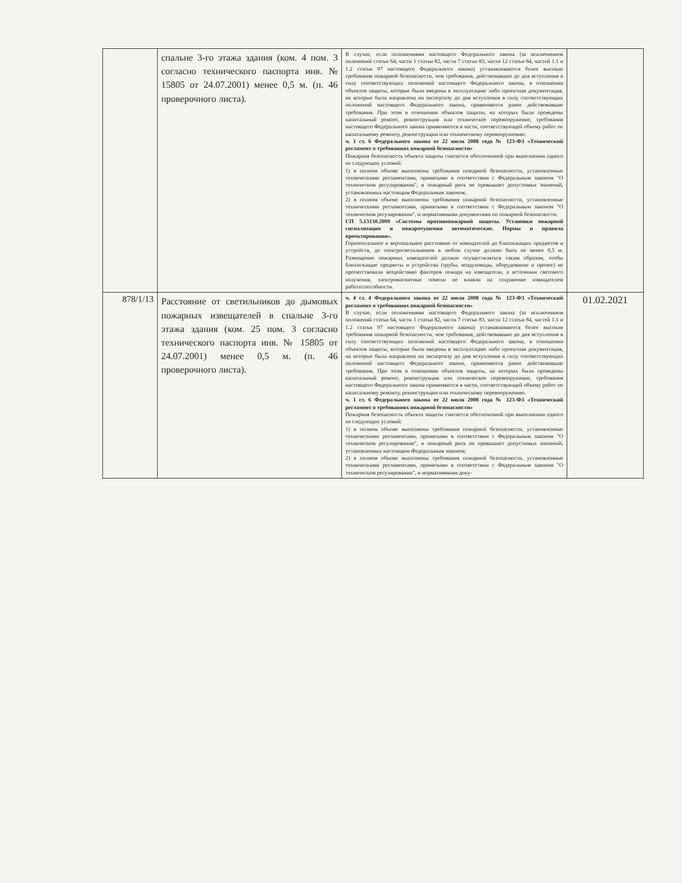| | спальне 3-го этажа здания (ком. 4 пом. 3 согласно технического паспорта инв. № 15805 от 24.07.2001) менее 0,5 м. (п. 46 проверочного листа). | В случае, если положениями настоящего Федерального закона (за исключением положений статьи 64, части 1 статьи 82, части 7 статьи 83, части 12 статьи 84, частей 1.1 и 1.2 статьи 97 настоящего Федерального закона) устанавливаются более высокие требования пожарной безопасности, чем требования, действовавшие до дня вступления в силу соответствующих положений настоящего Федерального закона, в отношении объектов защиты, которые были введены в эксплуатацию либо проектная документация, на которые была направлена на экспертизу до дня вступления в силу соответствующих положений настоящего Федерального закона, применяются ранее действовавшие требования. При этом в отношении объектов защиты, на которых были проведены капитальный ремонт, реконструкция или техническое перевооружение, требования настоящего Федерального закона применяются в части, соответствующей объему работ по капитальному ремонту, реконструкции или техническому перевооружению. ч. 1 ст. 6 Федерального закона от 22 июля 2008 года № 123-ФЗ «Технический регламент о требованиях пожарной безопасности» Пожарная безопасность объекта защиты считается обеспеченной при выполнении одного из следующих условий: 1) в полном объеме выполнены требования пожарной безопасности, установленные техническими регламентами, принятыми в соответствии с Федеральным законом "О техническом регулировании", и пожарный риск не превышает допустимых значений, установленных настоящим Федеральным законом; 2) в полном объеме выполнены требования пожарной безопасности, установленные техническими регламентами, принятыми в соответствии с Федеральным законом "О техническом регулировании", и нормативными документами по пожарной безопасности. СП 5.13130.2009 «Системы противопожарной защиты. Установки пожарной сигнализации и пожаротушения автоматические. Нормы и правила проектирования». Горизонтальное и вертикальное расстояние от извещателей до близлежащих предметов и устройств, до электросветильников в любом случае должно быть не менее 0,5 м. Размещение пожарных извещателей должно осуществляться таким образом, чтобы близлежащие предметы и устройства (трубы, воздуховоды, оборудование и прочее) не препятствовали воздействию факторов пожара на извещатели, а источники светового излучения, электромагнитные помехи не влияли на сохранение извещателем работоспособности. | |
| 878/1/13 | Расстояние от светильников до дымовых пожарных извещателей в спальне 3-го этажа здания (ком. 25 пом. 3 согласно технического паспорта инв. № 15805 от 24.07.2001) менее 0,5 м. (п. 46 проверочного листа). | ч. 4 ст. 4 Федерального закона от 22 июля 2008 года № 123-ФЗ «Технический регламент о требованиях пожарной безопасности» В случае, если положениями настоящего Федерального закона (за исключением положений статьи 64, части 1 статьи 82, части 7 статьи 83, части 12 статьи 84, частей 1.1 и 1.2 статьи 97 настоящего Федерального закона) устанавливаются более высокие требования пожарной безопасности, чем требования, действовавшие до дня вступления в силу соответствующих положений настоящего Федерального закона, в отношении объектов защиты, которые были введены в эксплуатацию либо проектная документация, на которые была направлена на экспертизу до дня вступления в силу соответствующих положений настоящего Федерального закона, применяются ранее действовавшие требования. При этом в отношении объектов защиты, на которых были проведены капитальный ремонт, реконструкция или техническое перевооружение, требования настоящего Федерального закона применяются в части, соответствующей объему работ по капитальному ремонту, реконструкции или техническому перевооружению. ч. 1 ст. 6 Федерального закона от 22 июля 2008 года № 123-ФЗ «Технический регламент о требованиях пожарной безопасности» Пожарная безопасность объекта защиты считается обеспеченной при выполнении одного из следующих условий: 1) в полном объеме выполнены требования пожарной безопасности, установленные техническими регламентами, принятыми в соответствии с Федеральным законом "О техническом регулировании", и пожарный риск не превышает допустимых значений, установленных настоящим Федеральным законом; 2) в полном объеме выполнены требования пожарной безопасности, установленные техническими регламентами, принятыми в соответствии с Федеральным законом "О техническом регулировании", и нормативными доку- | 01.02.2021 |